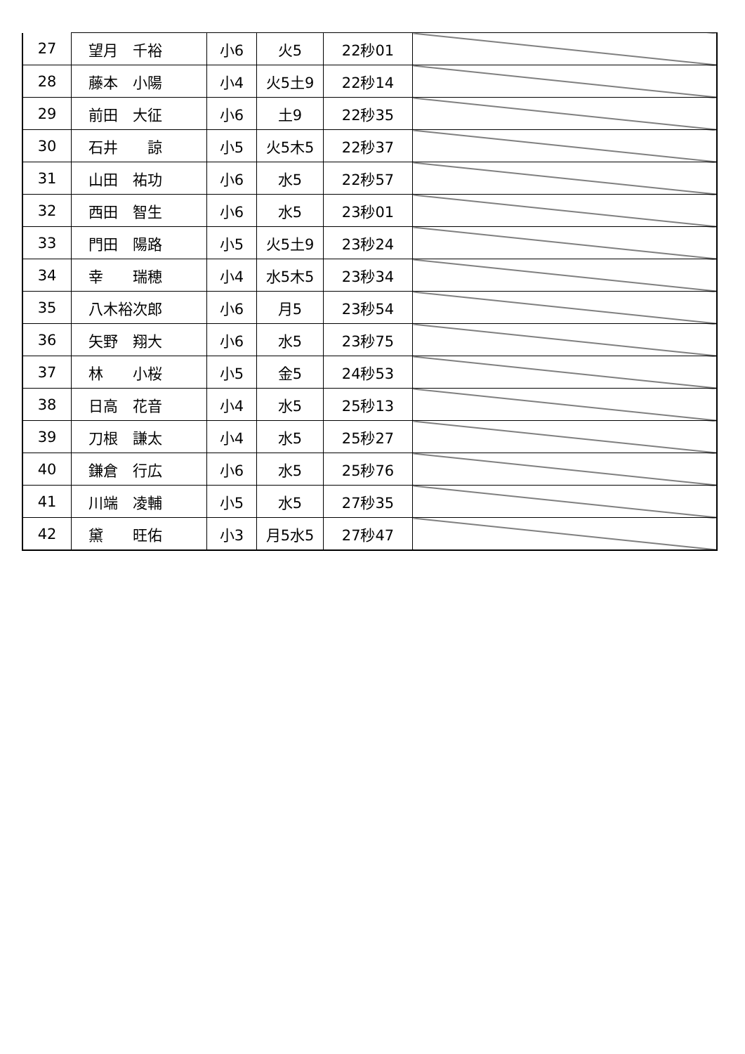| 27 | 望月 千裕 | 小6 | 火5 | 22秒01 | |
| 28 | 藤本 小陽 | 小4 | 火5土9 | 22秒14 | |
| 29 | 前田 大征 | 小6 | 土9 | 22秒35 | |
| 30 | 石井 諒 | 小5 | 火5木5 | 22秒37 | |
| 31 | 山田 祐功 | 小6 | 水5 | 22秒57 | |
| 32 | 西田 智生 | 小6 | 水5 | 23秒01 | |
| 33 | 門田 陽路 | 小5 | 火5土9 | 23秒24 | |
| 34 | 幸 瑞穂 | 小4 | 水5木5 | 23秒34 | |
| 35 | 八木裕次郎 | 小6 | 月5 | 23秒54 | |
| 36 | 矢野 翔大 | 小6 | 水5 | 23秒75 | |
| 37 | 林 小桜 | 小5 | 金5 | 24秒53 | |
| 38 | 日高 花音 | 小4 | 水5 | 25秒13 | |
| 39 | 刀根 謙太 | 小4 | 水5 | 25秒27 | |
| 40 | 鎌倉 行広 | 小6 | 水5 | 25秒76 | |
| 41 | 川端 凌輔 | 小5 | 水5 | 27秒35 | |
| 42 | 黛 旺佑 | 小3 | 月5水5 | 27秒47 | |